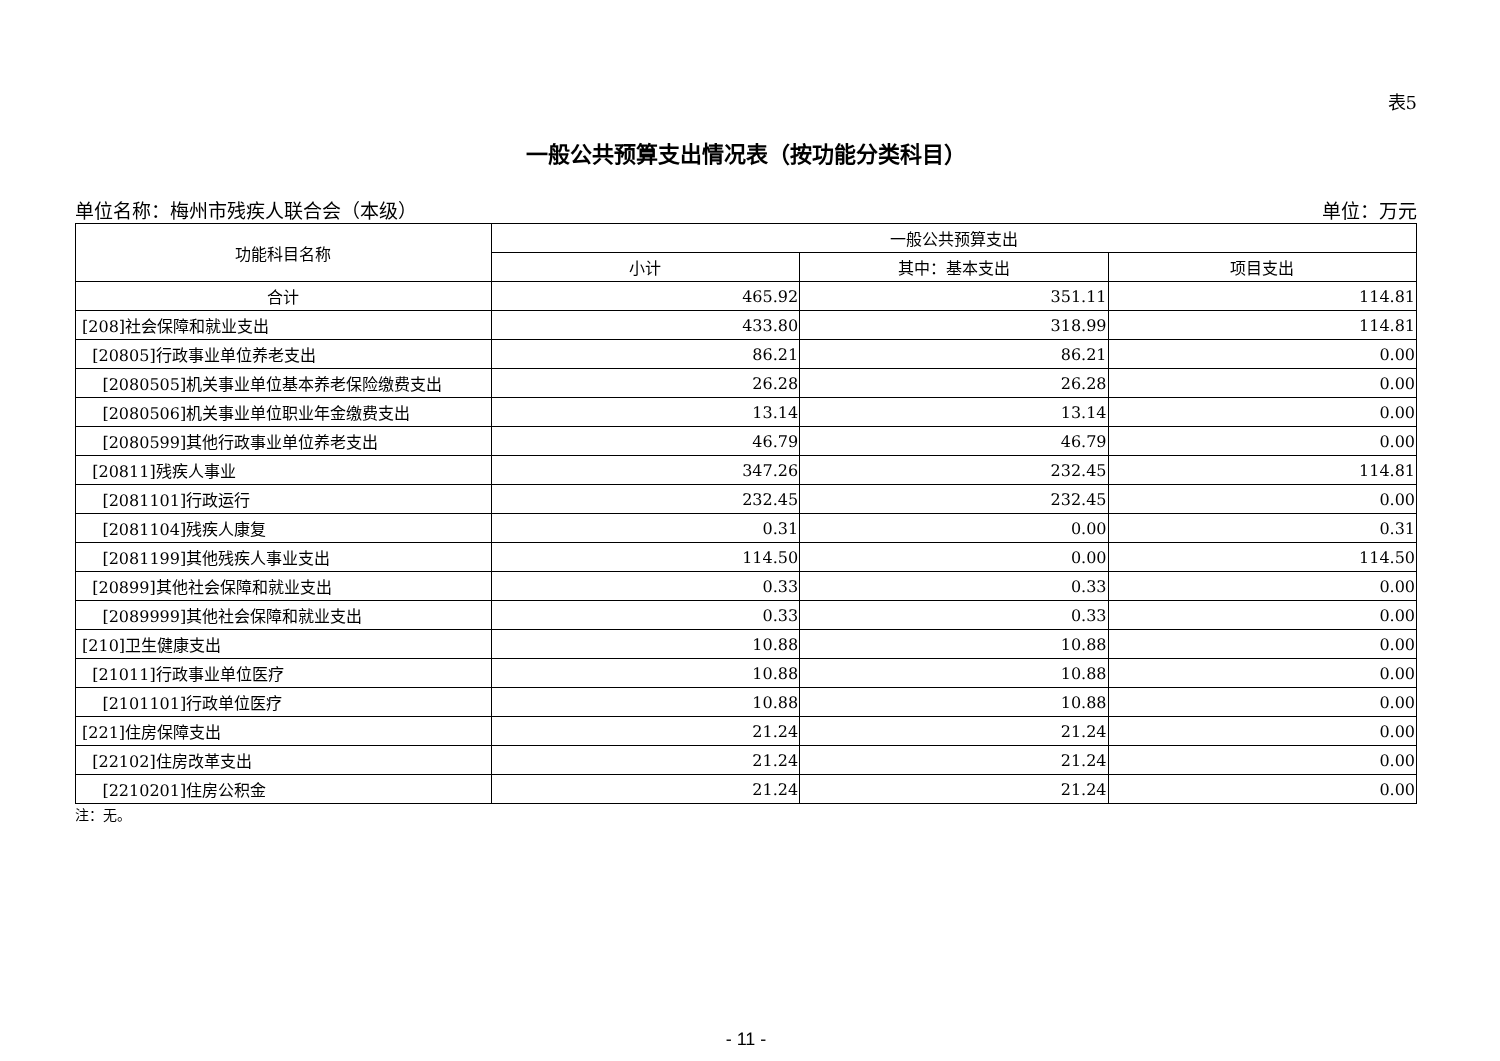表5
一般公共预算支出情况表（按功能分类科目）
单位名称：梅州市残疾人联合会（本级） 单位：万元
| 功能科目名称 | 一般公共预算支出 | | |
| --- | --- | --- | --- |
| | 小计 | 其中：基本支出 | 项目支出 |
| 合计 | 465.92 | 351.11 | 114.81 |
| [208]社会保障和就业支出 | 433.80 | 318.99 | 114.81 |
| [20805]行政事业单位养老支出 | 86.21 | 86.21 | 0.00 |
| [2080505]机关事业单位基本养老保险缴费支出 | 26.28 | 26.28 | 0.00 |
| [2080506]机关事业单位职业年金缴费支出 | 13.14 | 13.14 | 0.00 |
| [2080599]其他行政事业单位养老支出 | 46.79 | 46.79 | 0.00 |
| [20811]残疾人事业 | 347.26 | 232.45 | 114.81 |
| [2081101]行政运行 | 232.45 | 232.45 | 0.00 |
| [2081104]残疾人康复 | 0.31 | 0.00 | 0.31 |
| [2081199]其他残疾人事业支出 | 114.50 | 0.00 | 114.50 |
| [20899]其他社会保障和就业支出 | 0.33 | 0.33 | 0.00 |
| [2089999]其他社会保障和就业支出 | 0.33 | 0.33 | 0.00 |
| [210]卫生健康支出 | 10.88 | 10.88 | 0.00 |
| [21011]行政事业单位医疗 | 10.88 | 10.88 | 0.00 |
| [2101101]行政单位医疗 | 10.88 | 10.88 | 0.00 |
| [221]住房保障支出 | 21.24 | 21.24 | 0.00 |
| [22102]住房改革支出 | 21.24 | 21.24 | 0.00 |
| [2210201]住房公积金 | 21.24 | 21.24 | 0.00 |
注：无。
- 11 -